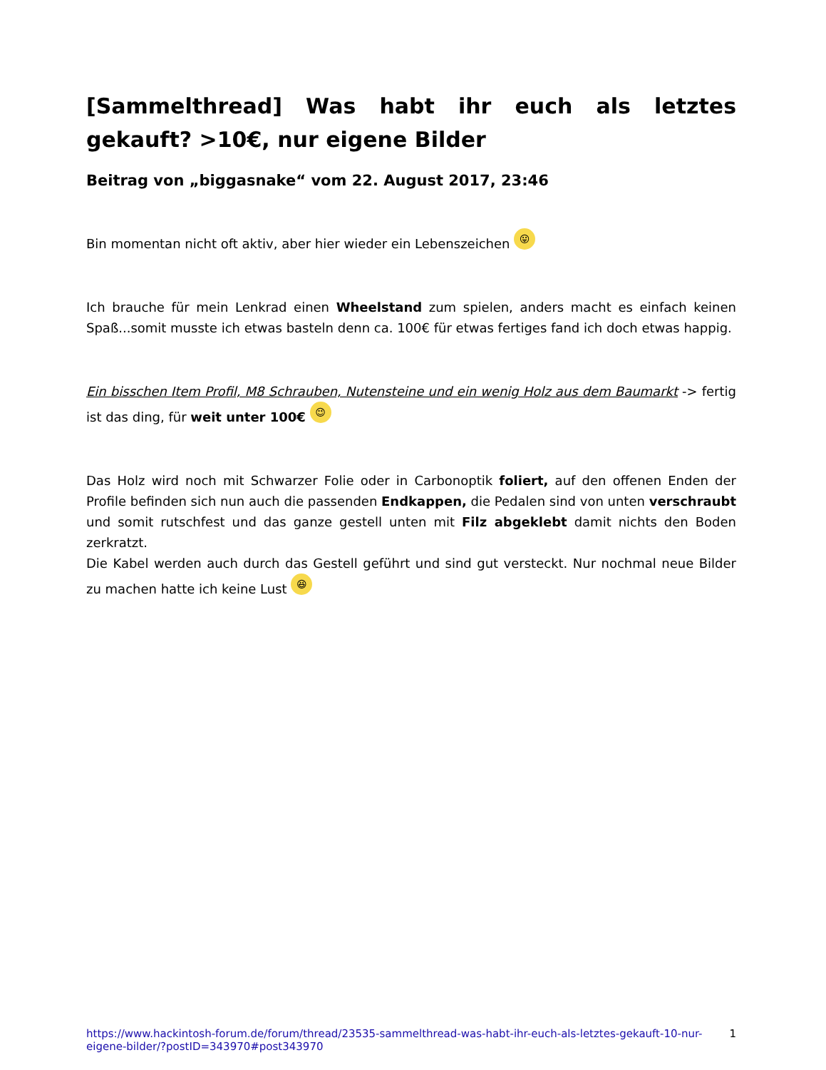[Sammelthread] Was habt ihr euch als letztes gekauft? >10€, nur eigene Bilder
Beitrag von „biggasnake“ vom 22. August 2017, 23:46
Bin momentan nicht oft aktiv, aber hier wieder ein Lebenszeichen 😛
Ich brauche für mein Lenkrad einen Wheelstand zum spielen, anders macht es einfach keinen Spaß...somit musste ich etwas basteln denn ca. 100€ für etwas fertiges fand ich doch etwas happig.
Ein bisschen Item Profil, M8 Schrauben, Nutensteine und ein wenig Holz aus dem Baumarkt -> fertig ist das ding, für weit unter 100€ 😉
Das Holz wird noch mit Schwarzer Folie oder in Carbonoptik foliert, auf den offenen Enden der Profile befinden sich nun auch die passenden Endkappen, die Pedalen sind von unten verschraubt und somit rutschfest und das ganze gestell unten mit Filz abgeklebt damit nichts den Boden zerkratzt.
Die Kabel werden auch durch das Gestell geführt und sind gut versteckt. Nur nochmal neue Bilder zu machen hatte ich keine Lust 😆
https://www.hackintosh-forum.de/forum/thread/23535-sammelthread-was-habt-ihr-euch-als-letztes-gekauft-10-nur-eigene-bilder/?postID=343970#post343970 1